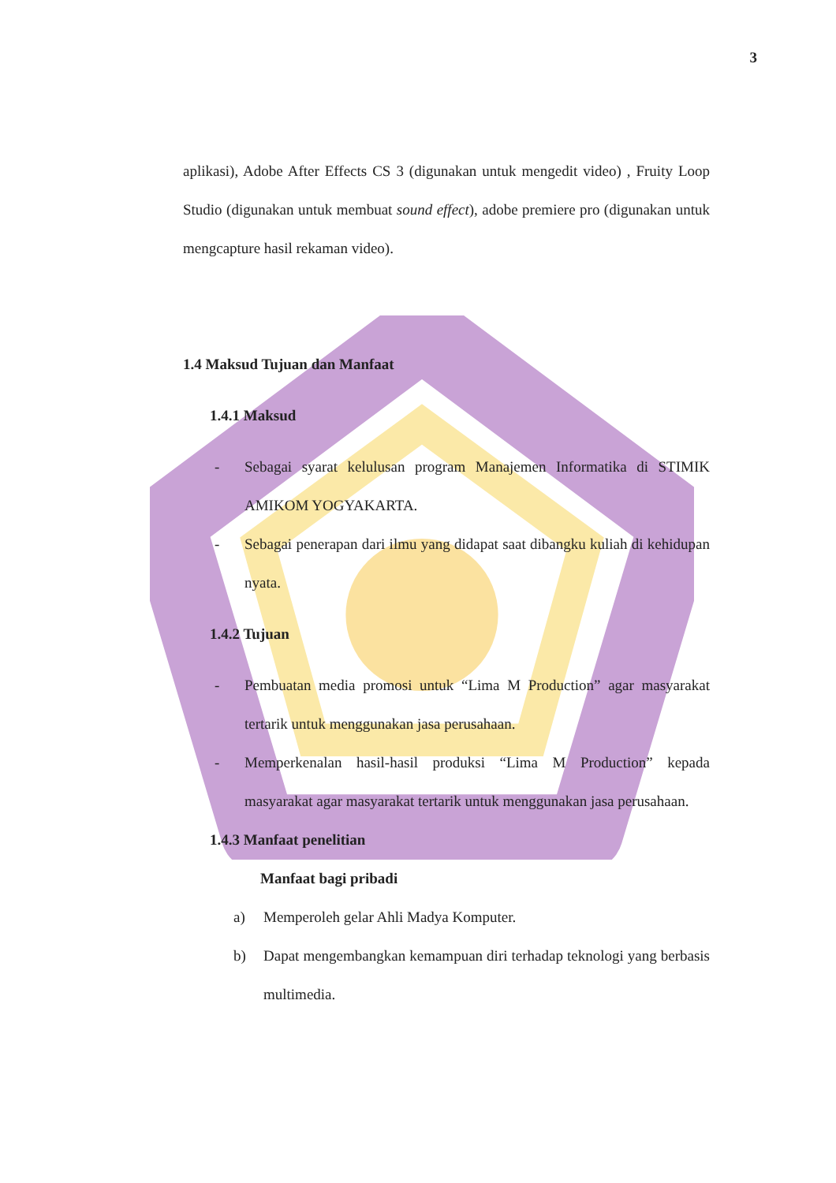3
aplikasi), Adobe After Effects CS 3 (digunakan untuk mengedit video) , Fruity Loop Studio (digunakan untuk membuat sound effect), adobe premiere pro (digunakan untuk mengcapture hasil rekaman video).
1.4 Maksud Tujuan dan Manfaat
1.4.1 Maksud
- Sebagai syarat kelulusan program Manajemen Informatika di STIMIK AMIKOM YOGYAKARTA.
- Sebagai penerapan dari ilmu yang didapat saat dibangku kuliah di kehidupan nyata.
1.4.2 Tujuan
- Pembuatan media promosi untuk “Lima M Production” agar masyarakat tertarik untuk menggunakan jasa perusahaan.
- Memperkenalan hasil-hasil produksi “Lima M Production” kepada masyarakat agar masyarakat tertarik untuk menggunakan jasa perusahaan.
1.4.3 Manfaat penelitian
Manfaat bagi pribadi
a) Memperoleh gelar Ahli Madya Komputer.
b) Dapat mengembangkan kemampuan diri terhadap teknologi yang berbasis multimedia.